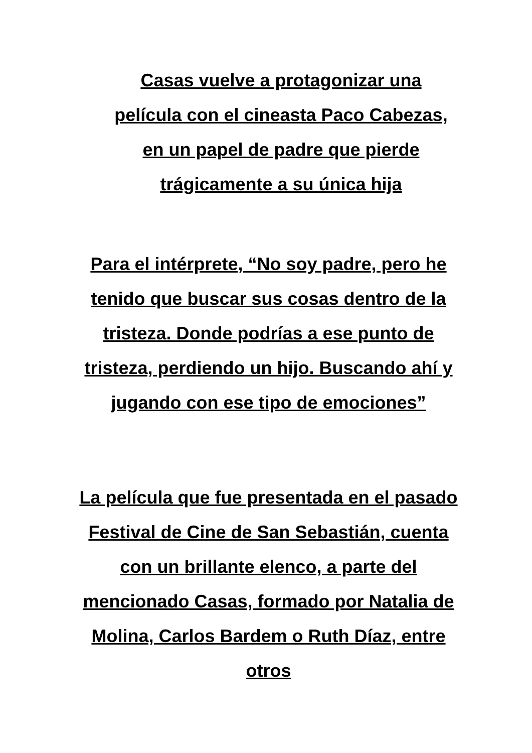Casas vuelve a protagonizar una película con el cineasta Paco Cabezas, en un papel de padre que pierde trágicamente a su única hija
Para el intérprete, “No soy padre, pero he tenido que buscar sus cosas dentro de la tristeza. Donde podrías a ese punto de tristeza, perdiendo un hijo. Buscando ahí y jugando con ese tipo de emociones”
La película que fue presentada en el pasado Festival de Cine de San Sebastián, cuenta con un brillante elenco, a parte del mencionado Casas, formado por Natalia de Molina, Carlos Bardem o Ruth Díaz, entre otros